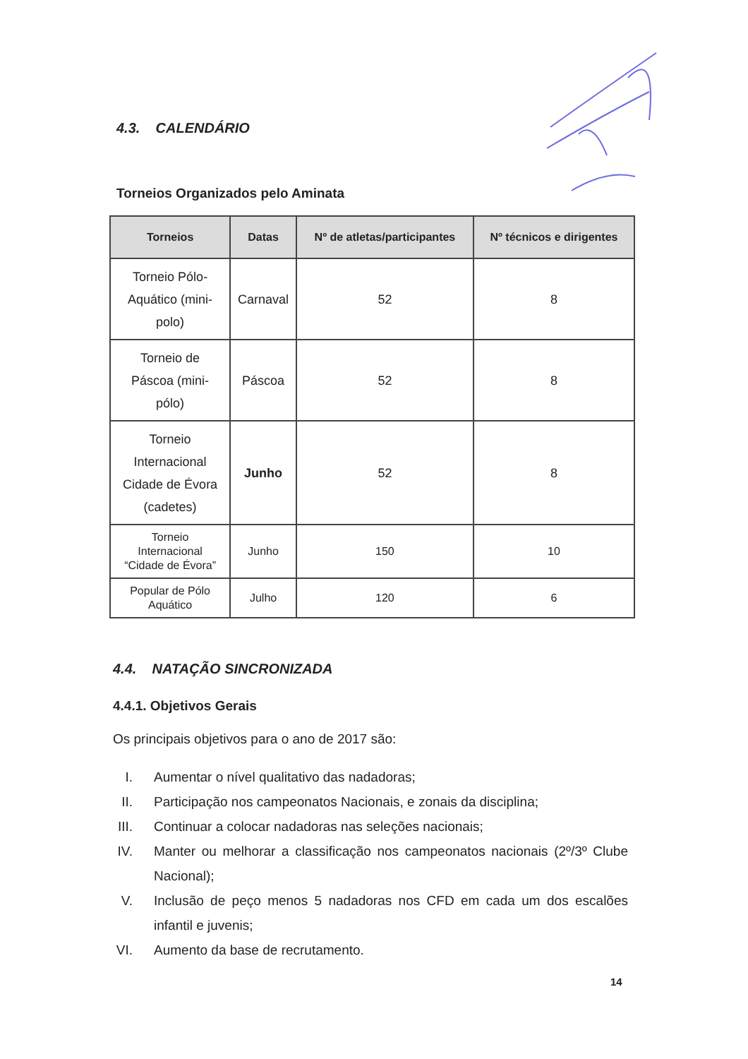4.3. CALENDÁRIO
Torneios Organizados pelo Aminata
| Torneios | Datas | Nº de atletas/participantes | Nº técnicos e dirigentes |
| --- | --- | --- | --- |
| Torneio Pólo- Aquático (mini- polo) | Carnaval | 52 | 8 |
| Torneio de Páscoa (mini- pólo) | Páscoa | 52 | 8 |
| Torneio Internacional Cidade de Évora (cadetes) | Junho | 52 | 8 |
| Torneio Internacional “Cidade de Évora” | Junho | 150 | 10 |
| Popular de Pólo Aquático | Julho | 120 | 6 |
4.4. NATAÇÃO SINCRONIZADA
4.4.1. Objetivos Gerais
Os principais objetivos para o ano de 2017 são:
I. Aumentar o nível qualitativo das nadadoras;
II. Participação nos campeonatos Nacionais, e zonais da disciplina;
III. Continuar a colocar nadadoras nas seleções nacionais;
IV. Manter ou melhorar a classificação nos campeonatos nacionais (2º/3º Clube Nacional);
V. Inclusão de peço menos 5 nadadoras nos CFD em cada um dos escalões infantil e juvenis;
VI. Aumento da base de recrutamento.
14